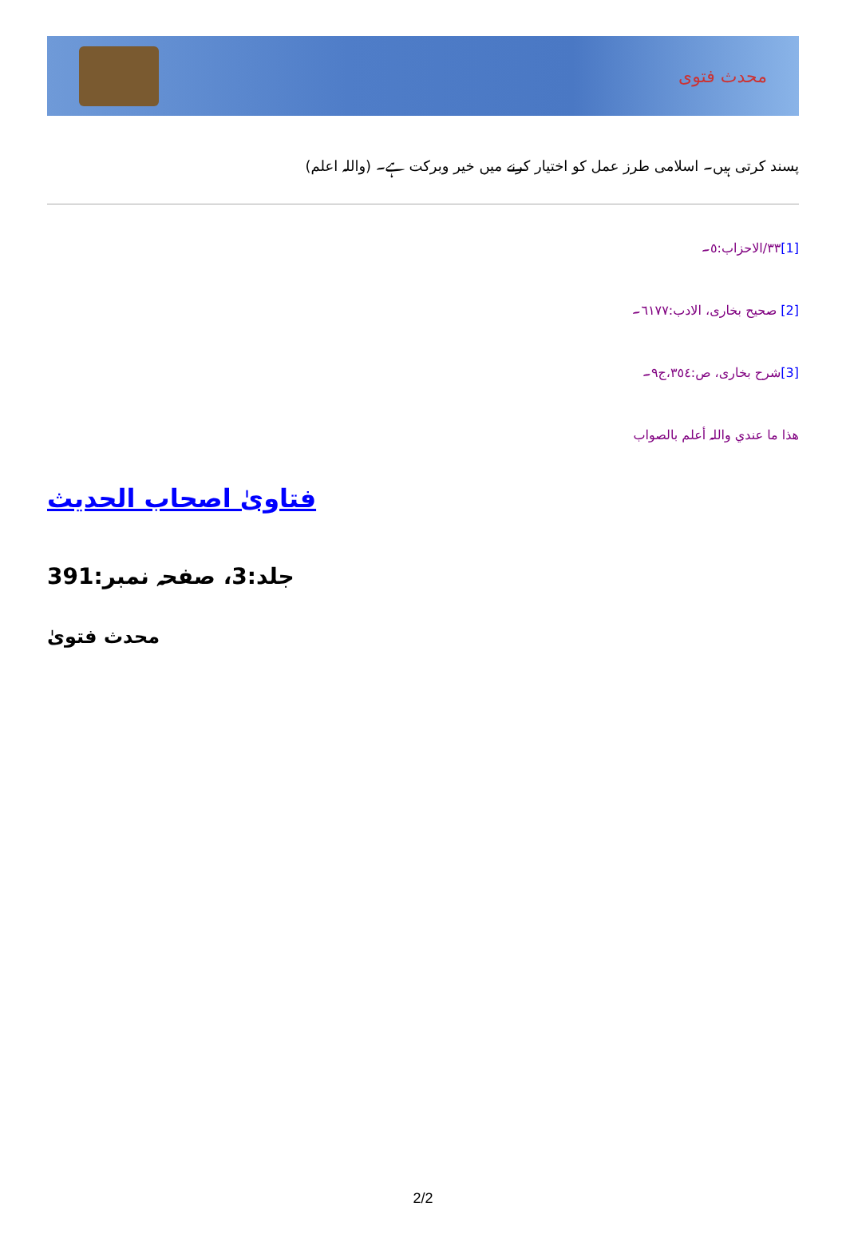محدث فتوی
پسند کرتی ہیں۔ اسلامی طرز عمل کو اختیار کرنے میں خیر وبرکت ہے۔ (واللہ اعلم)
[1] ٣٣/الاحزاب:٥۔
[2] صحیح بخاری، الادب:٦١٧٧۔
[3] شرح بخاری، ص:٣٥٤،ج٩۔
ھذا ما عندي واللہ أعلم بالصواب
فتاویٰ اصحاب الحدیث
جلد:3، صفحہ نمبر:391
محدث فتویٰ
2/2